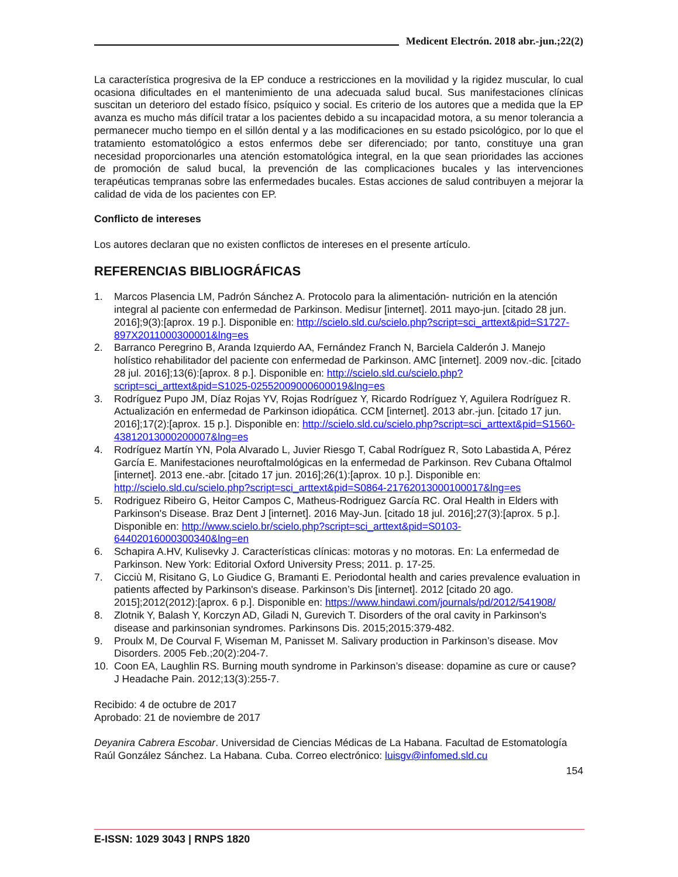Medicent Electrón. 2018 abr.-jun.;22(2)
La característica progresiva de la EP conduce a restricciones en la movilidad y la rigidez muscular, lo cual ocasiona dificultades en el mantenimiento de una adecuada salud bucal. Sus manifestaciones clínicas suscitan un deterioro del estado físico, psíquico y social. Es criterio de los autores que a medida que la EP avanza es mucho más difícil tratar a los pacientes debido a su incapacidad motora, a su menor tolerancia a permanecer mucho tiempo en el sillón dental y a las modificaciones en su estado psicológico, por lo que el tratamiento estomatológico a estos enfermos debe ser diferenciado; por tanto, constituye una gran necesidad proporcionarles una atención estomatológica integral, en la que sean prioridades las acciones de promoción de salud bucal, la prevención de las complicaciones bucales y las intervenciones terapéuticas tempranas sobre las enfermedades bucales. Estas acciones de salud contribuyen a mejorar la calidad de vida de los pacientes con EP.
Conflicto de intereses
Los autores declaran que no existen conflictos de intereses en el presente artículo.
REFERENCIAS BIBLIOGRÁFICAS
1. Marcos Plasencia LM, Padrón Sánchez A. Protocolo para la alimentación- nutrición en la atención integral al paciente con enfermedad de Parkinson. Medisur [internet]. 2011 mayo-jun. [citado 28 jun. 2016];9(3):[aprox. 19 p.]. Disponible en: http://scielo.sld.cu/scielo.php?script=sci_arttext&pid=S1727-897X2011000300001&lng=es
2. Barranco Peregrino B, Aranda Izquierdo AA, Fernández Franch N, Barciela Calderón J. Manejo holístico rehabilitador del paciente con enfermedad de Parkinson. AMC [internet]. 2009 nov.-dic. [citado 28 jul. 2016];13(6):[aprox. 8 p.]. Disponible en: http://scielo.sld.cu/scielo.php?script=sci_arttext&pid=S1025-02552009000600019&lng=es
3. Rodríguez Pupo JM, Díaz Rojas YV, Rojas Rodríguez Y, Ricardo Rodríguez Y, Aguilera Rodríguez R. Actualización en enfermedad de Parkinson idiopática. CCM [internet]. 2013 abr.-jun. [citado 17 jun. 2016];17(2):[aprox. 15 p.]. Disponible en: http://scielo.sld.cu/scielo.php?script=sci_arttext&pid=S1560-43812013000200007&lng=es
4. Rodríguez Martín YN, Pola Alvarado L, Juvier Riesgo T, Cabal Rodríguez R, Soto Labastida A, Pérez García E. Manifestaciones neuroftalmológicas en la enfermedad de Parkinson. Rev Cubana Oftalmol [internet]. 2013 ene.-abr. [citado 17 jun. 2016];26(1):[aprox. 10 p.]. Disponible en: http://scielo.sld.cu/scielo.php?script=sci_arttext&pid=S0864-21762013000100017&lng=es
5. Rodriguez Ribeiro G, Heitor Campos C, Matheus-Rodriguez García RC. Oral Health in Elders with Parkinson's Disease. Braz Dent J [internet]. 2016 May-Jun. [citado 18 jul. 2016];27(3):[aprox. 5 p.]. Disponible en: http://www.scielo.br/scielo.php?script=sci_arttext&pid=S0103-64402016000300340&lng=en
6. Schapira A.HV, Kulisevky J. Características clínicas: motoras y no motoras. En: La enfermedad de Parkinson. New York: Editorial Oxford University Press; 2011. p. 17-25.
7. Cicciù M, Risitano G, Lo Giudice G, Bramanti E. Periodontal health and caries prevalence evaluation in patients affected by Parkinson's disease. Parkinson’s Dis [internet]. 2012 [citado 20 ago. 2015];2012(2012):[aprox. 6 p.]. Disponible en: https://www.hindawi.com/journals/pd/2012/541908/
8. Zlotnik Y, Balash Y, Korczyn AD, Giladi N, Gurevich T. Disorders of the oral cavity in Parkinson's disease and parkinsonian syndromes. Parkinsons Dis. 2015;2015:379-482.
9. Proulx M, De Courval F, Wiseman M, Panisset M. Salivary production in Parkinson’s disease. Mov Disorders. 2005 Feb.;20(2):204-7.
10. Coon EA, Laughlin RS. Burning mouth syndrome in Parkinson’s disease: dopamine as cure or cause? J Headache Pain. 2012;13(3):255-7.
Recibido: 4 de octubre de 2017
Aprobado: 21 de noviembre de 2017
Deyanira Cabrera Escobar. Universidad de Ciencias Médicas de La Habana. Facultad de Estomatología Raúl González Sánchez. La Habana. Cuba. Correo electrónico: luisgv@infomed.sld.cu
154
E-ISSN: 1029 3043 | RNPS 1820